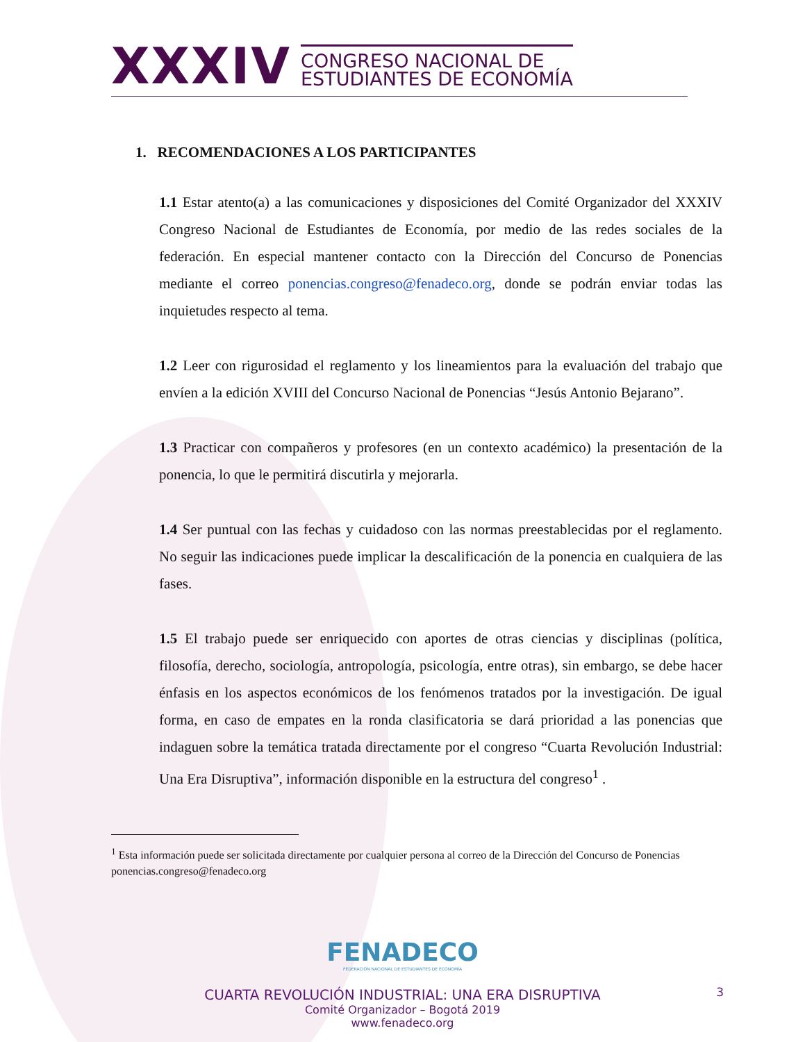XXXIV
CONGRESO NACIONAL DE
ESTUDIANTES DE ECONOMÍA
1. RECOMENDACIONES A LOS PARTICIPANTES
1.1 Estar atento(a) a las comunicaciones y disposiciones del Comité Organizador del XXXIV Congreso Nacional de Estudiantes de Economía, por medio de las redes sociales de la federación. En especial mantener contacto con la Dirección del Concurso de Ponencias mediante el correo ponencias.congreso@fenadeco.org, donde se podrán enviar todas las inquietudes respecto al tema.
1.2 Leer con rigurosidad el reglamento y los lineamientos para la evaluación del trabajo que envíen a la edición XVIII del Concurso Nacional de Ponencias “Jesús Antonio Bejarano”.
1.3 Practicar con compañeros y profesores (en un contexto académico) la presentación de la ponencia, lo que le permitirá discutirla y mejorarla.
1.4 Ser puntual con las fechas y cuidadoso con las normas preestablecidas por el reglamento. No seguir las indicaciones puede implicar la descalificación de la ponencia en cualquiera de las fases.
1.5 El trabajo puede ser enriquecido con aportes de otras ciencias y disciplinas (política, filosofía, derecho, sociología, antropología, psicología, entre otras), sin embargo, se debe hacer énfasis en los aspectos económicos de los fenómenos tratados por la investigación. De igual forma, en caso de empates en la ronda clasificatoria se dará prioridad a las ponencias que indaguen sobre la temática tratada directamente por el congreso “Cuarta Revolución Industrial: Una Era Disruptiva”, información disponible en la estructura del congreso<sup>1</sup> .
<sup>1</sup> Esta información puede ser solicitada directamente por cualquier persona al correo de la Dirección del Concurso de Ponencias ponencias.congreso@fenadeco.org
FENADECO
FEDERACIÓN NACIONAL DE ESTUDIANTES DE ECONOMÍA
CUARTA REVOLUCIÓN INDUSTRIAL: UNA ERA DISRUPTIVA
Comité Organizador – Bogotá 2019
www.fenadeco.org
3